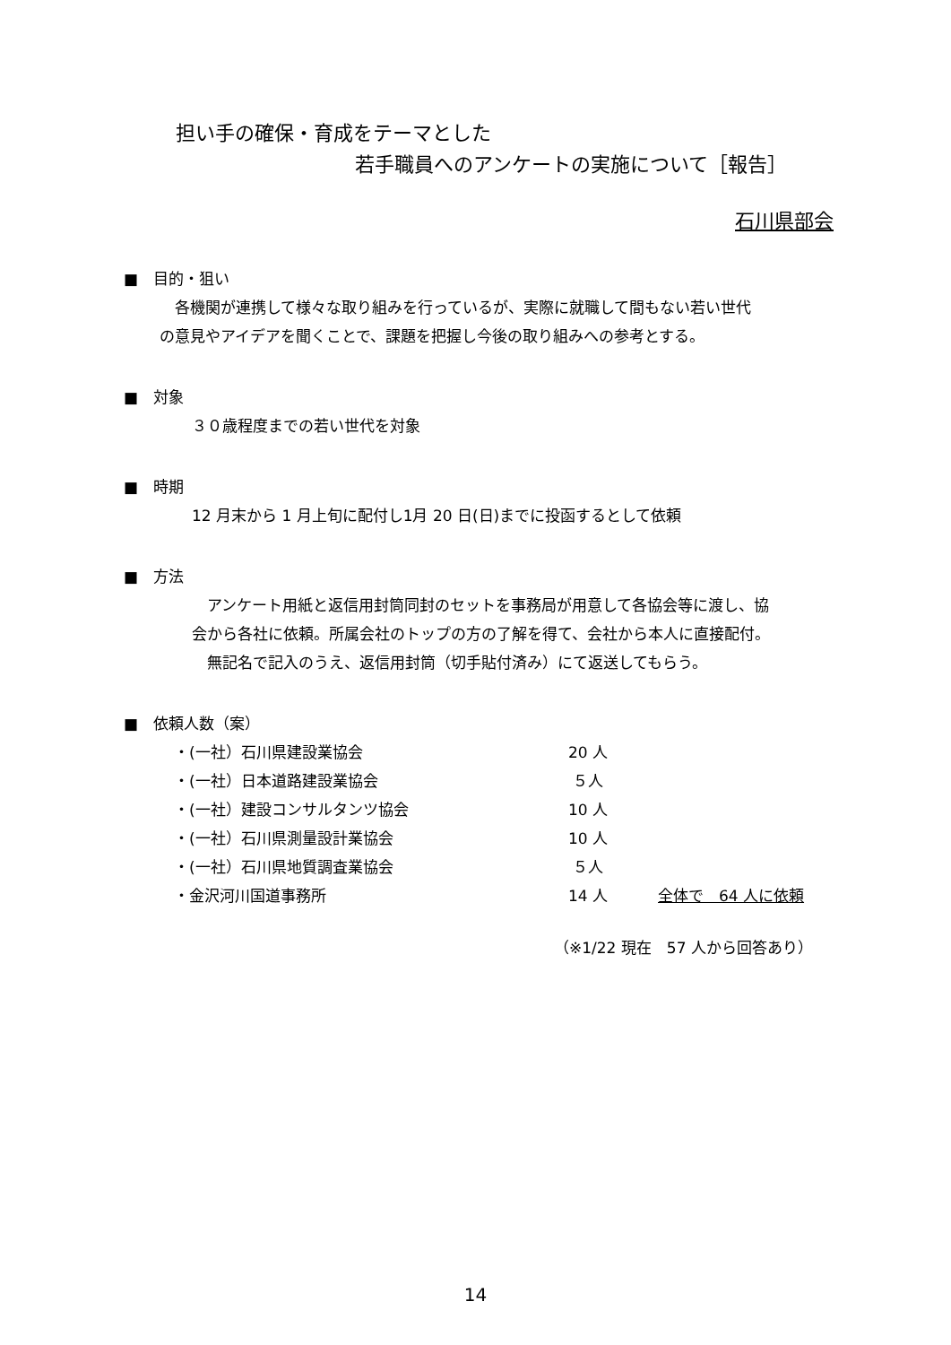担い手の確保・育成をテーマとした
若手職員へのアンケートの実施について［報告］
石川県部会
■　目的・狙い
　各機関が連携して様々な取り組みを行っているが、実際に就職して間もない若い世代
の意見やアイデアを聞くことで、課題を把握し今後の取り組みへの参考とする。
■　対象
３０歳程度までの若い世代を対象
■　時期
12 月末から 1 月上旬に配付し1月 20 日(日)までに投函するとして依頼
■　方法
　アンケート用紙と返信用封筒同封のセットを事務局が用意して各協会等に渡し、協
会から各社に依頼。所属会社のトップの方の了解を得て、会社から本人に直接配付。
　無記名で記入のうえ、返信用封筒（切手貼付済み）にて返送してもらう。
■　依頼人数（案）
| ・(一社）石川県建設業協会 | 20 人 | |
| ・(一社）日本道路建設業協会 | ５人 | |
| ・(一社）建設コンサルタンツ協会 | 10 人 | |
| ・(一社）石川県測量設計業協会 | 10 人 | |
| ・(一社）石川県地質調査業協会 | ５人 | |
| ・金沢河川国道事務所 | 14 人 | 全体で 64 人に依頼 |
（※1/22 現在　57 人から回答あり）
14